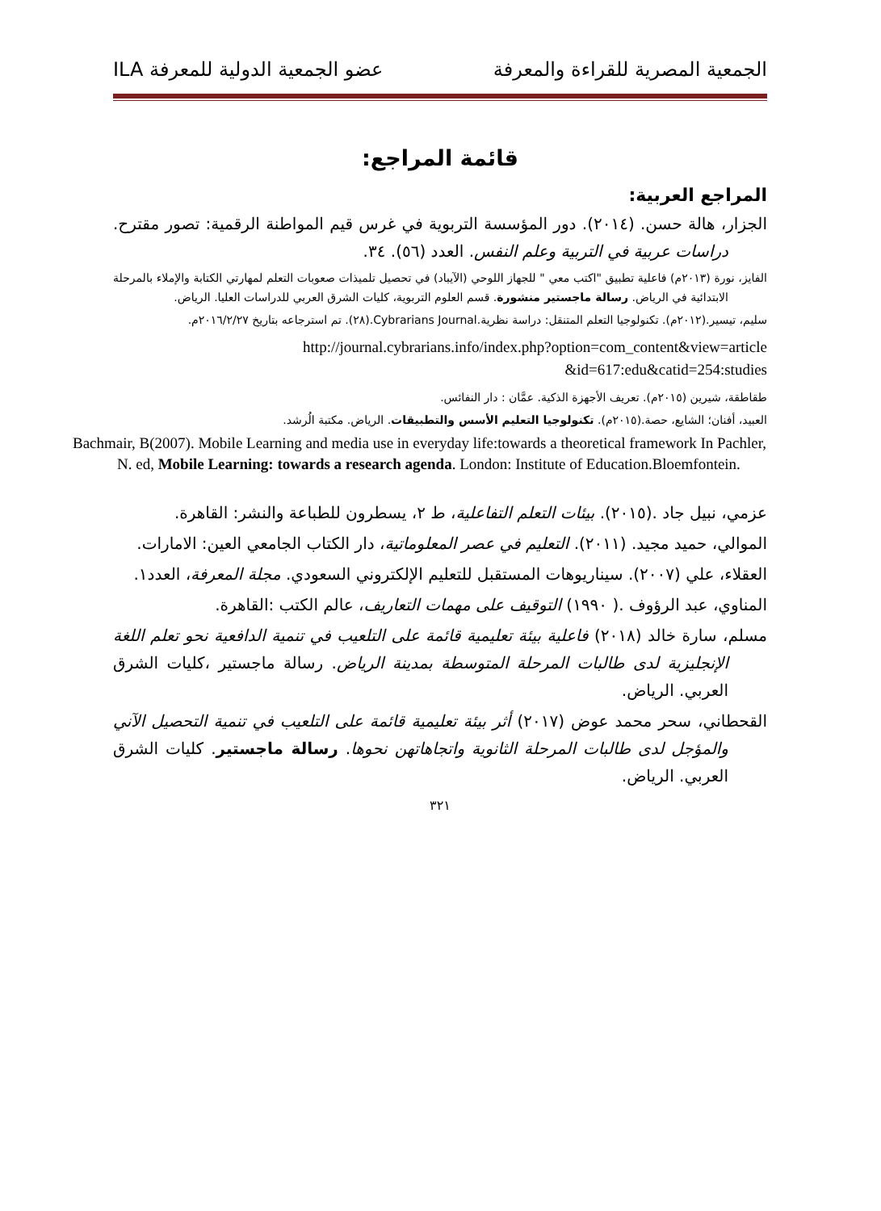الجمعية المصرية للقراءة والمعرفة عضو الجمعية الدولية للمعرفة ILA
قائمة المراجع:
المراجع العربية:
الجزار، هالة حسن. (٢٠١٤). دور المؤسسة التربوية في غرس قيم المواطنة الرقمية: تصور مقترح. دراسات عربية في التربية وعلم النفس. العدد (٥٦). ٣٤.
الفايز، نورة (٢٠١٣م) فاعلية تطبيق "اكتب معي " للجهاز اللوحي (الآيباد) في تحصيل تلميذات صعوبات التعلم لمهارتي الكتابة والإملاء بالمرحلة الابتدائية في الرياض. رسالة ماجستير منشورة. قسم العلوم التربوية، كليات الشرق العربي للدراسات العليا. الرياض.
سليم، تيسير.(٢٠١٢م). تكنولوجيا التعلم المتنقل: دراسة نظرية.Cybrarians Journal.(٢٨). تم استرجاعه بتاريخ ٢٠١٦/٢/٢٧م.
http://journal.cybrarians.info/index.php?option=com_content&view=article
&id=617:edu&catid=254:studies
طقاطقة، شيرين (٢٠١٥م). تعريف الأجهزة الذكية. عمَّان : دار النفائس.
العبيد، أفنان؛ الشايع، حصة.(٢٠١٥م). تكنولوجيا التعليم الأسس والتطبيقات. الرياض. مكتبة الُرشد.
Bachmair, B(2007). Mobile Learning and media use in everyday life:towards a theoretical framework In Pachler, N. ed, Mobile Learning: towards a research agenda. London: Institute of Education.Bloemfontein.
عزمي، نبيل جاد .(٢٠١٥). بيئات التعلم التفاعلية، ط ٢، يسطرون للطباعة والنشر: القاهرة.
الموالي، حميد مجيد. (٢٠١١). التعليم في عصر المعلوماتية، دار الكتاب الجامعي العين: الامارات.
العقلاء، علي (٢٠٠٧). سيناريوهات المستقبل للتعليم الإلكتروني السعودي. مجلة المعرفة، العدد١.
المناوي، عبد الرؤوف .( ١٩٩٠) التوقيف على مهمات التعاريف، عالم الكتب :القاهرة.
مسلم، سارة خالد (٢٠١٨) فاعلية بيئة تعليمية قائمة على التلعيب في تنمية الدافعية نحو تعلم اللغة الإنجليزية لدى طالبات المرحلة المتوسطة بمدينة الرياض. رسالة ماجستير ،كليات الشرق العربي. الرياض.
القحطاني، سحر محمد عوض (٢٠١٧) أثر بيئة تعليمية قائمة على التلعيب في تنمية التحصيل الآني والمؤجل لدى طالبات المرحلة الثانوية واتجاهاتهن نحوها. رسالة ماجستير. كليات الشرق العربي. الرياض.
٣٢١